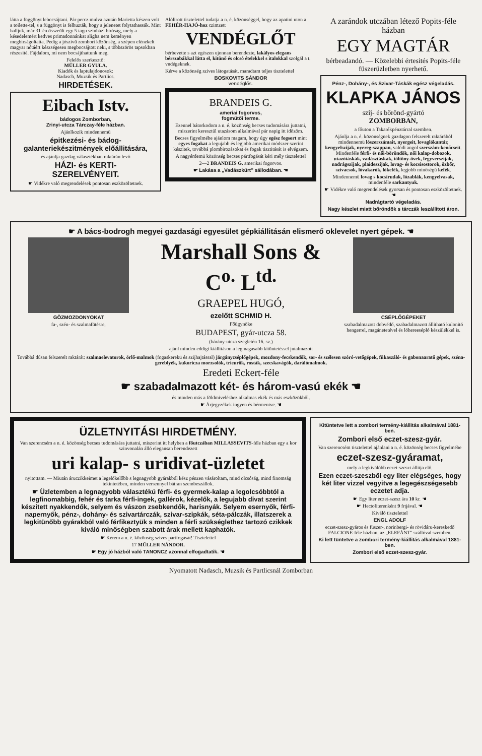látta a függönyt lebocsájtani. Pár percz mulva azután Marietta készen volt a toilette-tel, s a függönyt is felhuzták, hogy a jelenetet folytathassák. Mint halljuk, már 31-én összeült egy 5 tagu szinházi biróság, mely a késedelemért kedves primadonnánkat aligha nem keményen megbirságoltatta. Pedig a jószivü zombori közönség, a szépen elénekelt magyar nótáért készségesen megbocsájtott neki, s többszörös tapsokban részesité. Fájdalom, mi nem bocsájthattunk meg.
Felelős szerkesztő:
MÜLLER GYULA.
Kiadók és laptulajdonosok:
Nadasch, Muzsik és Partlics.
HIRDETÉSEK.
Eibach Istv.
bádogos Zomborban,
Zrinyi-utcza Tárczay-féle házban.
Ajánlkozik mindennemü
épitkezési- és bádog-galanteriekészitmények előállitására,
és ajánlja gazdag választékban raktárán levő
HÁZI- és KERTI-
SZERELVÉNYEIT.
☛ Vidékre való megrendelések pontosan eszközöltetnek.
Alólirott tisztelettel tudatja a n. é. közönséggel, hogy az apatini uton a FEHÉR-HAJÓ-hoz czimzett
VENDÉGLŐT
bérbevette s azt egészen ujonnan berendezte, lakályos elegans bérszobákkal látta el, kitünő és olcsó ételekkel s italokkal szolgál a t. vndégeknek.
Kérve a közönség szives látogatását, maradtam teljes tisztelettel
BOSKOVITS SÁNDOR
vendéglős.
BRANDEIS G.
ameriai fogorvos,
fogmütői terme.
Ezennel bátorkodom a n. é. közönség becses tudomására juttatni, miszerint keresztül utazásom alkalmával pár napig itt időzöm.
Becses figyelmébe ajánlom magam, hogy úgy egész fogsort mint egyes fogakat a legujabb és legjobb amerikai módszer szerint készitek, továbbá plombirozásokat és fogak tisztitását is elvégzem.
A nagyérdemü közönség becses pártfogását kéri mély tisztelettel
2—2 BRANDEIS G. amerikai fogorvos.
☛ Lakása a „Vadászkürt" sállodában. ☚
A zarándok utczában létező Popits-féle házban
EGY MAGTÁR
bérbeadandó. — Közelebbi értesités Popits-féle füszerüzletben nyerhető.
Pénz-, Dohány-, és Szivar-Táskák egész végeladás.
KLAPKA JÁNOS
szij- és bőrönd-gyártó
ZOMBORBAN,
a főuton a Takarékpénztárral szemben.
Ajánlja a n. é. közönségnek gazdagon felszerelt raktárából mindennemü lószerszámait, nyergeit, lovaglókantár, kengyelszijak, nyereg-szappan, valódi angol szerszám-kenőcseit. Mindenféle férfi- és női-böröndök, női kalap-dobozok, utazótáskák, vadásztáskák, töltöny-övek, fegyverszijak, nadrágszijak, plaideszijak, lovag- és kocsisostorok, özbőr, szivacsok, lóvakarók, lókefék, legjobb minőségü kefék.
Mindennemü lovag s kocsirudak, lózablák, kengyelvasak, mindenféle sarkantyuk.
☛ Vidékre való megrendelések gyorsan és pontosan eszközöltetnek. ☚
Nadrágtartó végeladás.
Nagy készlet miatt bőröndök s tárczák leszállitott áron.
☛ A bács-bodrogh megyei gazdasági egyesület gépkiállitásán elismerő oklevelet nyert gépek. ☚
GÖZMOZDONYOKAT
fa-, szén- és szalmafütésre,
Marshall Sons & C<sup>o.</sup> L<sup>td.</sup>
GRAEPEL HUGÓ,
ezelőtt SCHMID H.
Főügynöke
BUDAPEST, gyár-utcza 58.
(bárány-utcza szegletén 16. sz.)
ajánl minden eddigi kiállitáson a legmagasabb kitüntetéssel jutalmazott
CSÉPLŐGÉPEKET
szabadalmazott dobvédő, szabadalmazott állitható kulonitó hengerrel, magánetetével és lóhereesépló készülékkel is.
Továbbá dúsan felszerelt raktárát: szalmaelevatorok, örlő-malmok (fogaskerekü és szijhajtással) járgánycséplőgépek, mozdony-fecskendők, sor- és szélesen szóró-vetőgépek, fükaszáló- és gabonaaratő gépek, széna-gereblyék, kukoricza morzsolók, trieurök, rosták, szecskavágók, darálómalmok.
Eredeti Eckert-féle
☛ szabadalmazott két- és három-vasú ekék ☚
és minden más a földmiveléshez alkalmas ekék és más eszközökből.
☛ Árjegyzékek ingyen és bérmentve. ☚
ÜZLETNYITÁSI HIRDETMÉNY.
Van szerencsém a n. é. közönség becses tudomására juttatni, miszerint itt helyben a főutczában MILLASSEVITS-féle házban egy a kor szinvonalán álló elegansan berendezett
uri kalap- s uridivat-üzletet
nyitottam. — Miután áruczikkeimet a legelőkelőbb s legnagyobb gyárakból kész pénzen vásároltam, mind olcsóság, mind finomság tekintetében, minden versennyel bátran szembeszállok.
☛ Üzletemben a legnagyobb választékú férfi- és gyermek-kalap a legolcsóbbtól a legfinomabbig, fehér és tarka férfi-ingek, gallérok, kézelők, a legujabb divat szerint készitett nyakkendők, selyem és vászon zsebkendők, harisnyák. Selyem esernyők, férfi-napernyők, pénz-, dohány- és szivartárczák, szivar-szipkák, séta-pálczák, illatszerek a legkitünőbb gyárakból való férfikeztyük s minden a férfi szükséglethez tartozó czikkek kiváló minőségben szabott árak mellett kaphatók.
☛ Kérem a n. é. közönség szives pártfogását! Tisztelettel
17 MÜLLER NÁNDOR.
☛ Egy jó házból való TANONCZ azonnal elfogadtatik. ☚
Kitüntetve lett a zombori termény-kiállitás alkalmával 1881-ben.
Zombori első eczet-szesz-gyár.
Van szerencsém tisztelettel ajánlani a n. é. közönség becses figyelmébe
eczet-szesz-gyáramat,
mely a legkiválóbb eczet-szeszt állitja elő.
Ezen eczet-szeszből egy liter elégséges, hogy két liter vizzel vegyitve a legegészségesebb eczetet adja.
☛ Egy liter eczet-szesz ára 10 kr. ☚
☛ Hectoliterenként 9 frtjával. ☚
Kiváló tisztelettel
ENGL ADOLF
eczet-szesz-gyáros és füszer-, norinbergi- és rövidáru-kereskedő FALCIONE-féle házban, az „ELEFÁNT" szállóval szemben.
Ki lett tüntetve a zombori termény-kiállitás alkalmával 1881-ben.
Zombori első eczet-szesz-gyár.
Nyomatott Nadasch, Muzsik és Partlicsnál Zomborban